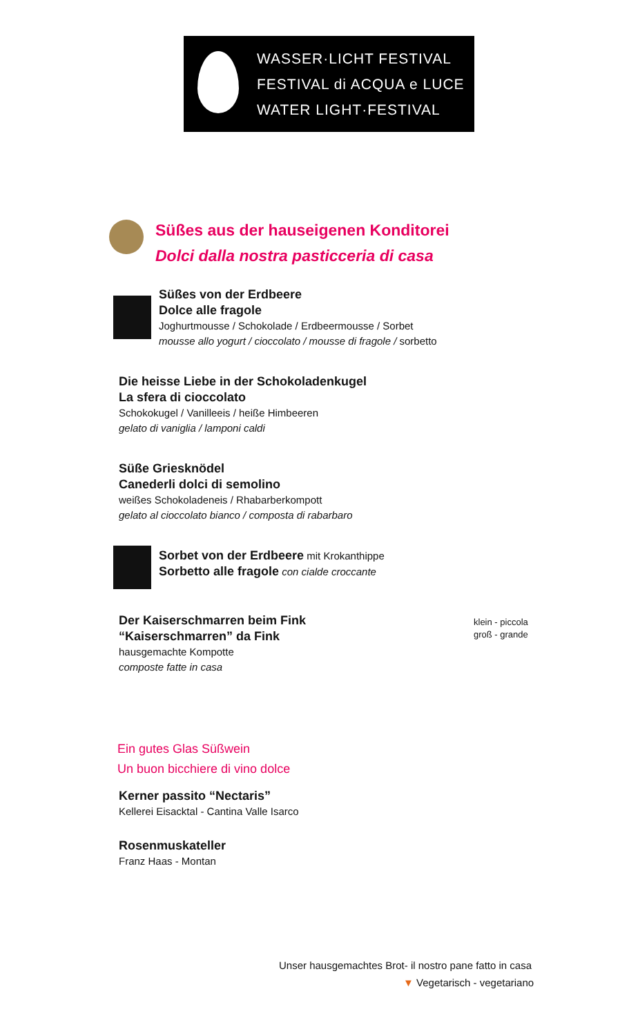WASSER·LICHT FESTIVAL
FESTIVAL di ACQUA e LUCE
WATER LIGHT·FESTIVAL
Süßes aus der hauseigenen Konditorei
Dolci dalla nostra pasticceria di casa
Süßes von der Erdbeere
Dolce alle fragole
Joghurtmousse / Schokolade / Erdbeermousse / Sorbet
mousse allo yogurt / cioccolato / mousse di fragole / sorbetto
Die heisse Liebe in der Schokoladenkugel
La sfera di cioccolato
Schokokugel / Vanilleeis / heiße Himbeeren
gelato di vaniglia / lamponi caldi
Süße Griesknödel
Canederli dolci di semolino
weißes Schokoladeneis / Rhabarberkompott
gelato al cioccolato bianco / composta di rabarbaro
Sorbet von der Erdbeere mit Krokanthippe
Sorbetto alle fragole con cialde croccante
Der Kaiserschmarren beim Fink
“Kaiserschmarren” da Fink
hausgemachte Kompotte
composte fatte in casa
klein - piccola
groß - grande
Ein gutes Glas Süßwein
Un buon bicchiere di vino dolce
Kerner passito “Nectaris”
Kellerei Eisacktal - Cantina Valle Isarco
Rosenmuskateller
Franz Haas - Montan
Unser hausgemachtes Brot- il nostro pane fatto in casa
▼ Vegetarisch - vegetariano